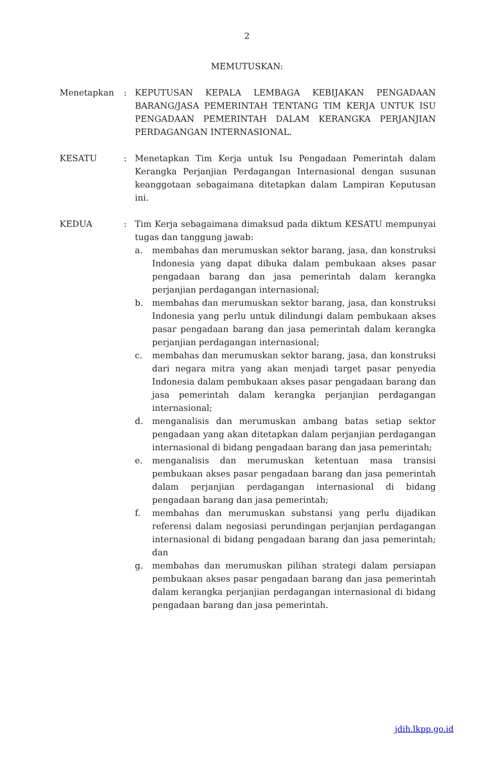2
MEMUTUSKAN:
Menetapkan : KEPUTUSAN KEPALA LEMBAGA KEBIJAKAN PENGADAAN BARANG/JASA PEMERINTAH TENTANG TIM KERJA UNTUK ISU PENGADAAN PEMERINTAH DALAM KERANGKA PERJANJIAN PERDAGANGAN INTERNASIONAL.
KESATU : Menetapkan Tim Kerja untuk Isu Pengadaan Pemerintah dalam Kerangka Perjanjian Perdagangan Internasional dengan susunan keanggotaan sebagaimana ditetapkan dalam Lampiran Keputusan ini.
KEDUA : Tim Kerja sebagaimana dimaksud pada diktum KESATU mempunyai tugas dan tanggung jawab:
a. membahas dan merumuskan sektor barang, jasa, dan konstruksi Indonesia yang dapat dibuka dalam pembukaan akses pasar pengadaan barang dan jasa pemerintah dalam kerangka perjanjian perdagangan internasional;
b. membahas dan merumuskan sektor barang, jasa, dan konstruksi Indonesia yang perlu untuk dilindungi dalam pembukaan akses pasar pengadaan barang dan jasa pemerintah dalam kerangka perjanjian perdagangan internasional;
c. membahas dan merumuskan sektor barang, jasa, dan konstruksi dari negara mitra yang akan menjadi target pasar penyedia Indonesia dalam pembukaan akses pasar pengadaan barang dan jasa pemerintah dalam kerangka perjanjian perdagangan internasional;
d. menganalisis dan merumuskan ambang batas setiap sektor pengadaan yang akan ditetapkan dalam perjanjian perdagangan internasional di bidang pengadaan barang dan jasa pemerintah;
e. menganalisis dan merumuskan ketentuan masa transisi pembukaan akses pasar pengadaan barang dan jasa pemerintah dalam perjanjian perdagangan internasional di bidang pengadaan barang dan jasa pemerintah;
f. membahas dan merumuskan substansi yang perlu dijadikan referensi dalam negosiasi perundingan perjanjian perdagangan internasional di bidang pengadaan barang dan jasa pemerintah; dan
g. membahas dan merumuskan pilihan strategi dalam persiapan pembukaan akses pasar pengadaan barang dan jasa pemerintah dalam kerangka perjanjian perdagangan internasional di bidang pengadaan barang dan jasa pemerintah.
jdih.lkpp.go.id